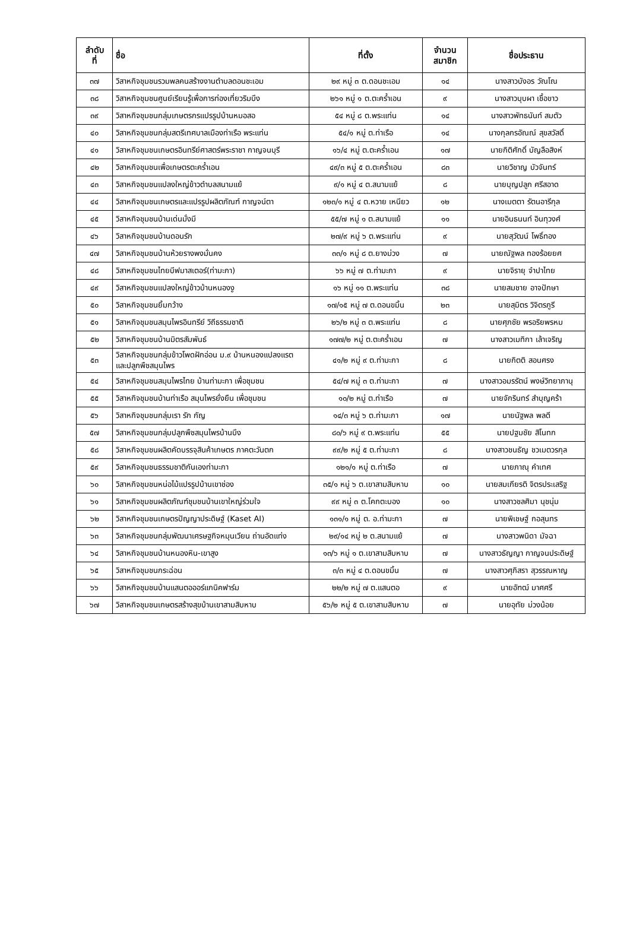| ลำดับ ที่ | ชื่อ | ที่ตั้ง | จำนวน สมาชิก | ชื่อประธาน |
| --- | --- | --- | --- | --- |
| ๓๗ | วิสาหกิจชุมชนรวมพลคนสร้างงานตำบลดอนชะเอม | ๒๙ หมู่ ๓ ต.ดอนชะเอม | ๑๔ | นางสาวบังอร วัณโณ |
| ๓๘ | วิสาหกิจชุมชนศูนย์เรียนรู้เพื่อการท่องเที่ยวริมบึง | ๒๖๑ หมู่ ๑ ต.ตะคร้ำเอน | ๙ | นางสาวบุบผา เชื้อขาว |
| ๓๙ | วิสาหกิจชุมชนกลุ่มเกษตรกรแปรรูปบ้านหมอสอ | ๕๔ หมู่ ๘ ต.พระแท่น | ๑๔ | นางสาวพัทธนันท์ สมตัว |
| ๔๐ | วิสาหกิจชุมชนกลุ่มสตรีเทศบาลเมืองท่าเรือ พระแท่น | ๕๔/๑ หมู่ ต.ท่าเรือ | ๑๔ | นางกุลกรอัณณ์ สุขสวัสดิ์ |
| ๔๑ | วิสาหกิจชุมชนเกษตรอินทรีย์ศาสตร์พระราชา กาญจนบุรี | ๑๖/๔ หมู่ ต.ตะคร้ำเอน | ๑๗ | นายกิติศักดิ์ บัญลือสิงห์ |
| ๔๒ | วิสาหกิจชุมชนเพื่อเกษตรตะคร้ำเอน | ๔๙/๓ หมู่ ๕ ต.ตะคร้ำเอน | ๘๓ | นายวิชาญ บัวจันทร์ |
| ๔๓ | วิสาหกิจชุมชนแปลงใหญ่ข้าวตำบลสนามแย้ | ๙/๑ หมู่ ๔ ต.สนามแย้ | ๘ | นายบุญปลูก ศรีสอาด |
| ๔๔ | วิสาหกิจชุมชนเกษตรและแปรรูปผลิตภัณฑ์ กาญจน์ตา | ๑๒๓/๑ หมู่ ๔ ต.หวาย เหนียว | ๑๒ | นางเมตตา รัตนอารีกุล |
| ๔๕ | วิสาหกิจชุมชนบ้านเด่นมั่งมี | ๕๕/๗ หมู่ ๑ ต.สนามแย้ | ๑๑ | นายอินธนนท์ อินทุวงศ์ |
| ๔๖ | วิสาหกิจชุมชนบ้านดอนรัก | ๒๗/๙ หมู่ ๖ ต.พระแท่น | ๙ | นายสุวัฒน์ โพธิ์ทอง |
| ๔๗ | วิสาหกิจชุมชนบ้านห้วยรางพงมั่นคง | ๓๓/๑ หมู่ ๘ ต.ยางม่วง | ๗ | นายณัฐพล ทองร้อยยศ |
| ๔๘ | วิสาหกิจชุมชนไทยบีฟมาสเตอร์(ท่ามะกา) | ๖๖ หมู่ ๗ ต.ท่ามะกา | ๙ | นายจิรายุ จำปาไทย |
| ๔๙ | วิสาหกิจชุมชนแปลงใหญ่ข้าวบ้านหนองงู | ๑๖ หมู่ ๑๑ ต.พระแท่น | ๓๘ | นายสมชาย อาจปักษา |
| ๕๐ | วิสาหกิจชุมชนยิ้มกว้าง | ๑๗/๑๕ หมู่ ๗ ต.ดอนขมิ้น | ๒๓ | นายสุมิตร วิจิตรภูรี |
| ๕๑ | วิสาหกิจชุมชนสมุนไพรอินทรีย์ วิถีธรรมชาติ | ๒๖/๒ หมู่ ๓ ต.พระแท่น | ๘ | นายศุภชัย พรอริยพรหม |
| ๕๒ | วิสาหกิจชุมชนบ้านมิตรสัมพันธ์ | ๑๗๗/๒ หมู่ ต.ตะคร้ำเอน | ๗ | นางสาวเมทิกา เล้าเจริญ |
| ๕๓ | วิสาหกิจชุมชนกลุ่มข้าวโพดฝักอ่อน ม.๙ บ้านหนองแปลงแรต และปลูกพืชสมุนไพร | ๔๑/๒ หมู่ ๙ ต.ท่ามะกา | ๘ | นายกิตติ สอนศรง |
| ๕๔ | วิสาหกิจชุมชนสมุนไพรไทย บ้านท่ามะกา เพื่อชุมชน | ๕๔/๗ หมู่ ๓ ต.ท่ามะกา | ๗ | นางสาวอมรรัตน์ พงษ์วิทยาภานุ |
| ๕๕ | วิสาหกิจชุมชนบ้านท่าเรือ สมุนไพรยั่งยืน เพื่อชุมชน | ๑๐/๒ หมู่ ต.ท่าเรือ | ๗ | นายจักรินทร์ สำบุญคร้า |
| ๕๖ | วิสาหกิจชุมชนกลุ่มเรา รัก กัญ | ๑๔/๓ หมู่ ๖ ต.ท่ามะกา | ๑๗ | นายนัฐพล พลดี |
| ๕๗ | วิสาหกิจชุมชนกลุ่มปลูกพืชสมุนไพรบ้านบึง | ๘๐/๖ หมู่ ๙ ต.พระแท่น | ๕๕ | นายปฐมชัย สิโนทก |
| ๕๘ | วิสาหกิจชุมชนผลิตคัดบรรจุสินค้าเกษตร ภาคตะวันตก | ๙๙/๒ หมู่ ๕ ต.ท่ามะกา | ๘ | นางสาวชนธัญ ชวเมตวรกุล |
| ๕๙ | วิสาหกิจชุมชนธรรมชาติกันเองท่ามะกา | ๑๒๑/๑ หมู่ ต.ท่าเรือ | ๗ | นายภาณุ คำเทศ |
| ๖๐ | วิสาหกิจชุมชนหน่อไม้แปรรูปบ้านเขาช่อง | ๓๕/๑ หมู่ ๖ ต.เขาสามสิบหาบ | ๑๐ | นายสมเกียรติ จิตรประเสริฐ |
| ๖๑ | วิสาหกิจชุมชนผลิตภัณฑ์ชุมชนบ้านเขาใหญ่ร่วมใจ | ๙๙ หมู่ ๓ ต.โคกตะบอง | ๑๐ | นางสาวชลศิมา นุชนุ่ม |
| ๖๒ | วิสาหกิจชุมชนเกษตรปัญญาประดิษฐ์ (Kaset AI) | ๑๓๑/๑ หมู่ ต. อ.ท่ามะกา | ๗ | นายพิเชษฐ์ กอสุนทร |
| ๖๓ | วิสาหกิจชุมชนกลุ่มพัฒนาเศรษฐกิจหมุนเวียน ถ่านอัดแท่ง | ๒๙/๑๔ หมู่ ๒ ต.สนามแย้ | ๗ | นางสาวพนิดา มัจฉา |
| ๖๔ | วิสาหกิจชุมชนบ้านหนองหิน-เขาสูง | ๑๓/๖ หมู่ ๑ ต.เขาสามสิบหาบ | ๗ | นางสาวธัญญา กาญจนประดิษฐ์ |
| ๖๕ | วิสาหกิจชุมชนกระฉ่อน | ๓/๓ หมู่ ๔ ต.ดอนขมิ้น | ๗ | นางสาวศุภิสรา สุวรรณหาญ |
| ๖๖ | วิสาหกิจชุมชนบ้านแสนตอออร์แกนิคฟาร์ม | ๒๒/๒ หมู่ ๗ ต.แสนตอ | ๙ | นายอัฑฒ์ มาศศรี |
| ๖๗ | วิสาหกิจชุมชนเกษตรสร้างสุขบ้านเขาสามสิบหาบ | ๕๖/๒ หมู่ ๕ ต.เขาสามสิบหาบ | ๗ | นายอุทัย ม่วงน้อย |